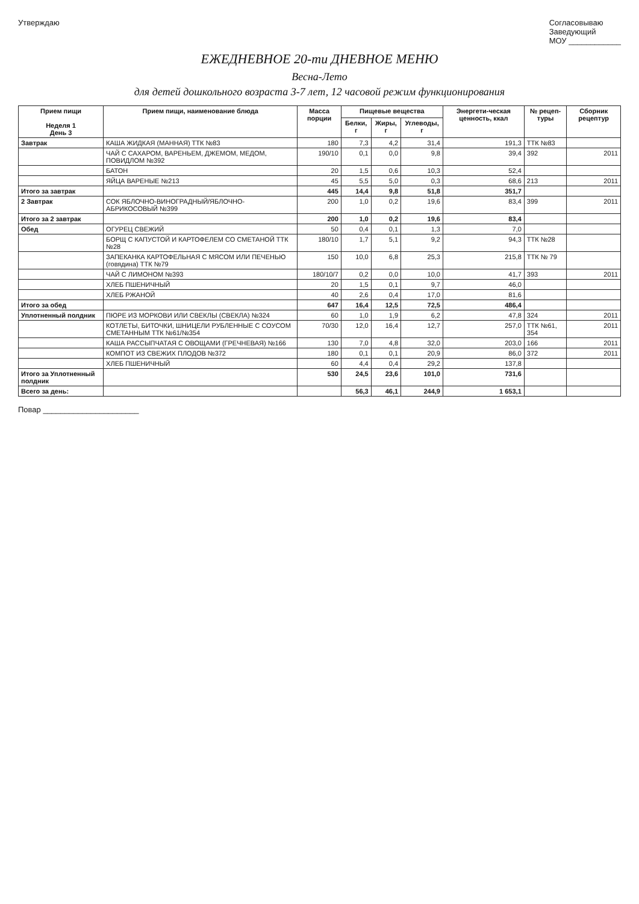Утверждаю Согласовываю
Заведующий
МОУ ____________
ЕЖЕДНЕВНОЕ 20-ти ДНЕВНОЕ МЕНЮ
Весна-Лето
для детей дошкольного возраста 3-7 лет, 12 часовой режим функционирования
| Прием пищи Неделя 1 День 3 | Прием пищи, наименование блюда | Масса порции | Пищевые вещества | | | Энергети-ческая ценность, ккал | № рецеп-туры | Сборник рецептур |
| --- | --- | --- | --- | --- | --- | --- | --- | --- |
| | | | Белки, г | Жиры, г | Углеводы, г | | | |
| Завтрак | КАША ЖИДКАЯ (МАННАЯ) ТТК №83 | 180 | 7,3 | 4,2 | 31,4 | 191,3 | ТТК №83 | |
| | ЧАЙ С САХАРОМ, ВАРЕНЬЕМ, ДЖЕМОМ, МЕДОМ, ПОВИДЛОМ №392 | 190/10 | 0,1 | 0,0 | 9,8 | 39,4 | 392 | 2011 |
| | БАТОН | 20 | 1,5 | 0,6 | 10,3 | 52,4 | | |
| | ЯЙЦА ВАРЕНЫЕ №213 | 45 | 5,5 | 5,0 | 0,3 | 68,6 | 213 | 2011 |
| Итого за завтрак | | 445 | 14,4 | 9,8 | 51,8 | 351,7 | | |
| 2 Завтрак | СОК ЯБЛОЧНО-ВИНОГРАДНЫЙ/ЯБЛОЧНО-АБРИКОСОВЫЙ №399 | 200 | 1,0 | 0,2 | 19,6 | 83,4 | 399 | 2011 |
| Итого за 2 завтрак | | 200 | 1,0 | 0,2 | 19,6 | 83,4 | | |
| Обед | ОГУРЕЦ СВЕЖИЙ | 50 | 0,4 | 0,1 | 1,3 | 7,0 | | |
| | БОРЩ С КАПУСТОЙ И КАРТОФЕЛЕМ СО СМЕТАНОЙ ТТК №28 | 180/10 | 1,7 | 5,1 | 9,2 | 94,3 | ТТК №28 | |
| | ЗАПЕКАНКА КАРТОФЕЛЬНАЯ С МЯСОМ ИЛИ ПЕЧЕНЬЮ (говядина) ТТК №79 | 150 | 10,0 | 6,8 | 25,3 | 215,8 | ТТК № 79 | |
| | ЧАЙ С ЛИМОНОМ №393 | 180/10/7 | 0,2 | 0,0 | 10,0 | 41,7 | 393 | 2011 |
| | ХЛЕБ ПШЕНИЧНЫЙ | 20 | 1,5 | 0,1 | 9,7 | 46,0 | | |
| | ХЛЕБ РЖАНОЙ | 40 | 2,6 | 0,4 | 17,0 | 81,6 | | |
| Итого за обед | | 647 | 16,4 | 12,5 | 72,5 | 486,4 | | |
| Уплотненный полдник | ПЮРЕ ИЗ МОРКОВИ ИЛИ СВЕКЛЫ (СВЕКЛА) №324 | 60 | 1,0 | 1,9 | 6,2 | 47,8 | 324 | 2011 |
| | КОТЛЕТЫ, БИТОЧКИ, ШНИЦЕЛИ РУБЛЕННЫЕ С СОУСОМ СМЕТАННЫМ ТТК №61/№354 | 70/30 | 12,0 | 16,4 | 12,7 | 257,0 | ТТК №61, 354 | 2011 |
| | КАША РАССЫПЧАТАЯ С ОВОЩАМИ (ГРЕЧНЕВАЯ) №166 | 130 | 7,0 | 4,8 | 32,0 | 203,0 | 166 | 2011 |
| | КОМПОТ ИЗ СВЕЖИХ ПЛОДОВ №372 | 180 | 0,1 | 0,1 | 20,9 | 86,0 | 372 | 2011 |
| | ХЛЕБ ПШЕНИЧНЫЙ | 60 | 4,4 | 0,4 | 29,2 | 137,8 | | |
| Итого за Уплотненный полдник | | 530 | 24,5 | 23,6 | 101,0 | 731,6 | | |
| Всего за день: | | | 56,3 | 46,1 | 244,9 | 1 653,1 | | |
Повар ______________________